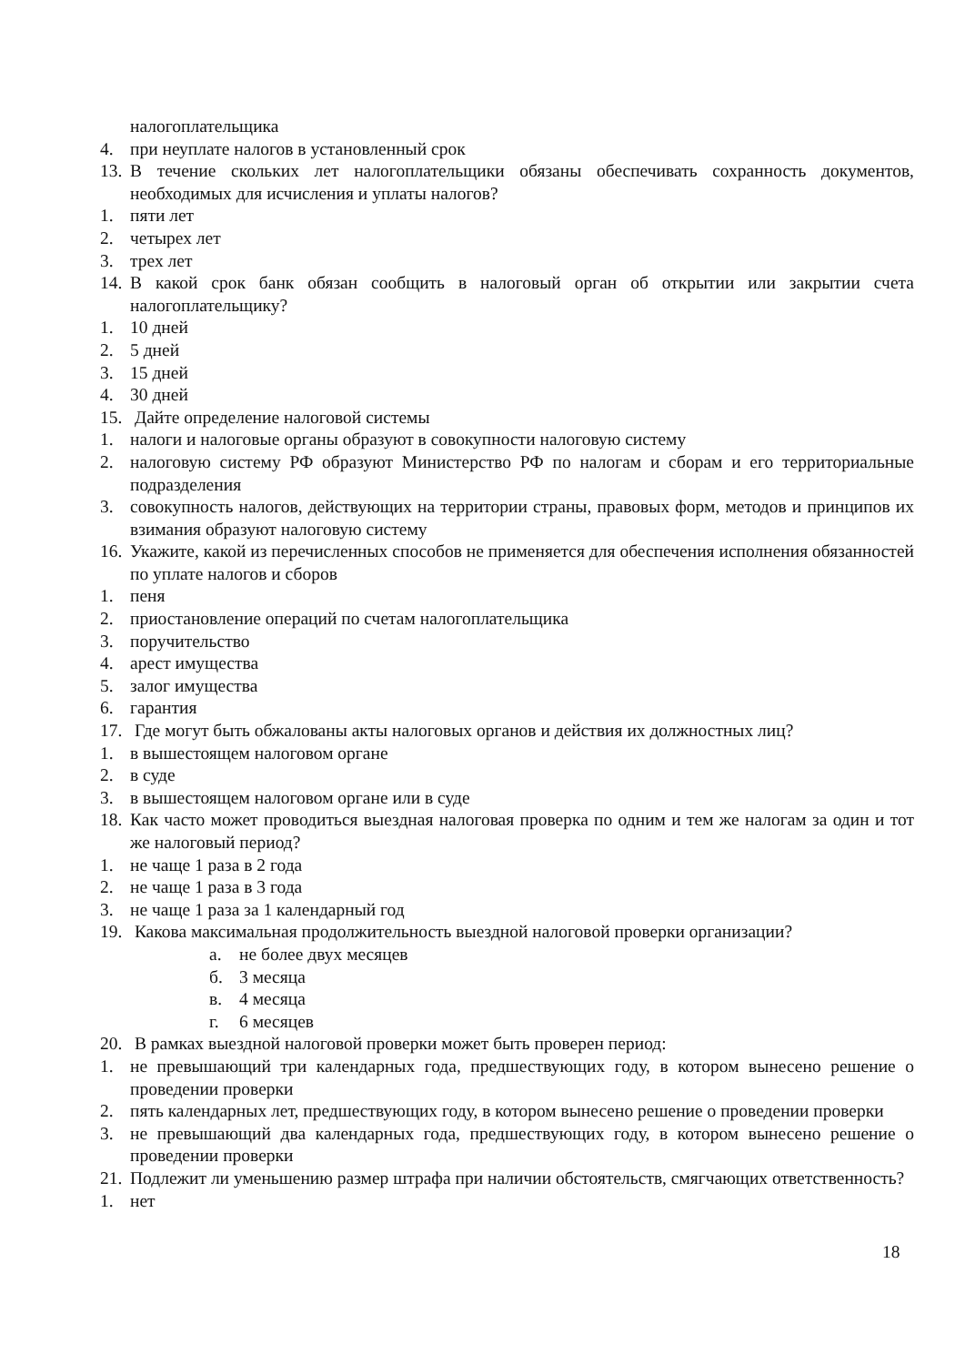налогоплательщика
4. при неуплате налогов в установленный срок
13. В течение скольких лет налогоплательщики обязаны обеспечивать сохранность документов, необходимых для исчисления и уплаты налогов?
1. пяти лет
2. четырех лет
3. трех лет
14. В какой срок банк обязан сообщить в налоговый орган об открытии или закрытии счета налогоплательщику?
1. 10 дней
2. 5 дней
3. 15 дней
4. 30 дней
15. Дайте определение налоговой системы
1. налоги и налоговые органы образуют в совокупности налоговую систему
2. налоговую систему РФ образуют Министерство РФ по налогам и сборам и его территориальные подразделения
3. совокупность налогов, действующих на территории страны, правовых форм, методов и принципов их взимания образуют налоговую систему
16. Укажите, какой из перечисленных способов не применяется для обеспечения исполнения обязанностей по уплате налогов и сборов
1. пеня
2. приостановление операций по счетам налогоплательщика
3. поручительство
4. арест имущества
5. залог имущества
6. гарантия
17. Где могут быть обжалованы акты налоговых органов и действия их должностных лиц?
1. в вышестоящем налоговом органе
2. в суде
3. в вышестоящем налоговом органе или в суде
18. Как часто может проводиться выездная налоговая проверка по одним и тем же налогам за один и тот же налоговый период?
1. не чаще 1 раза в 2 года
2. не чаще 1 раза в 3 года
3. не чаще 1 раза за 1 календарный год
19. Какова максимальная продолжительность выездной налоговой проверки организации?
а. не более двух месяцев
б. 3 месяца
в. 4 месяца
г. 6 месяцев
20. В рамках выездной налоговой проверки может быть проверен период:
1. не превышающий три календарных года, предшествующих году, в котором вынесено решение о проведении проверки
2. пять календарных лет, предшествующих году, в котором вынесено решение о проведении проверки
3. не превышающий два календарных года, предшествующих году, в котором вынесено решение о проведении проверки
21. Подлежит ли уменьшению размер штрафа при наличии обстоятельств, смягчающих ответственность?
1. нет
18